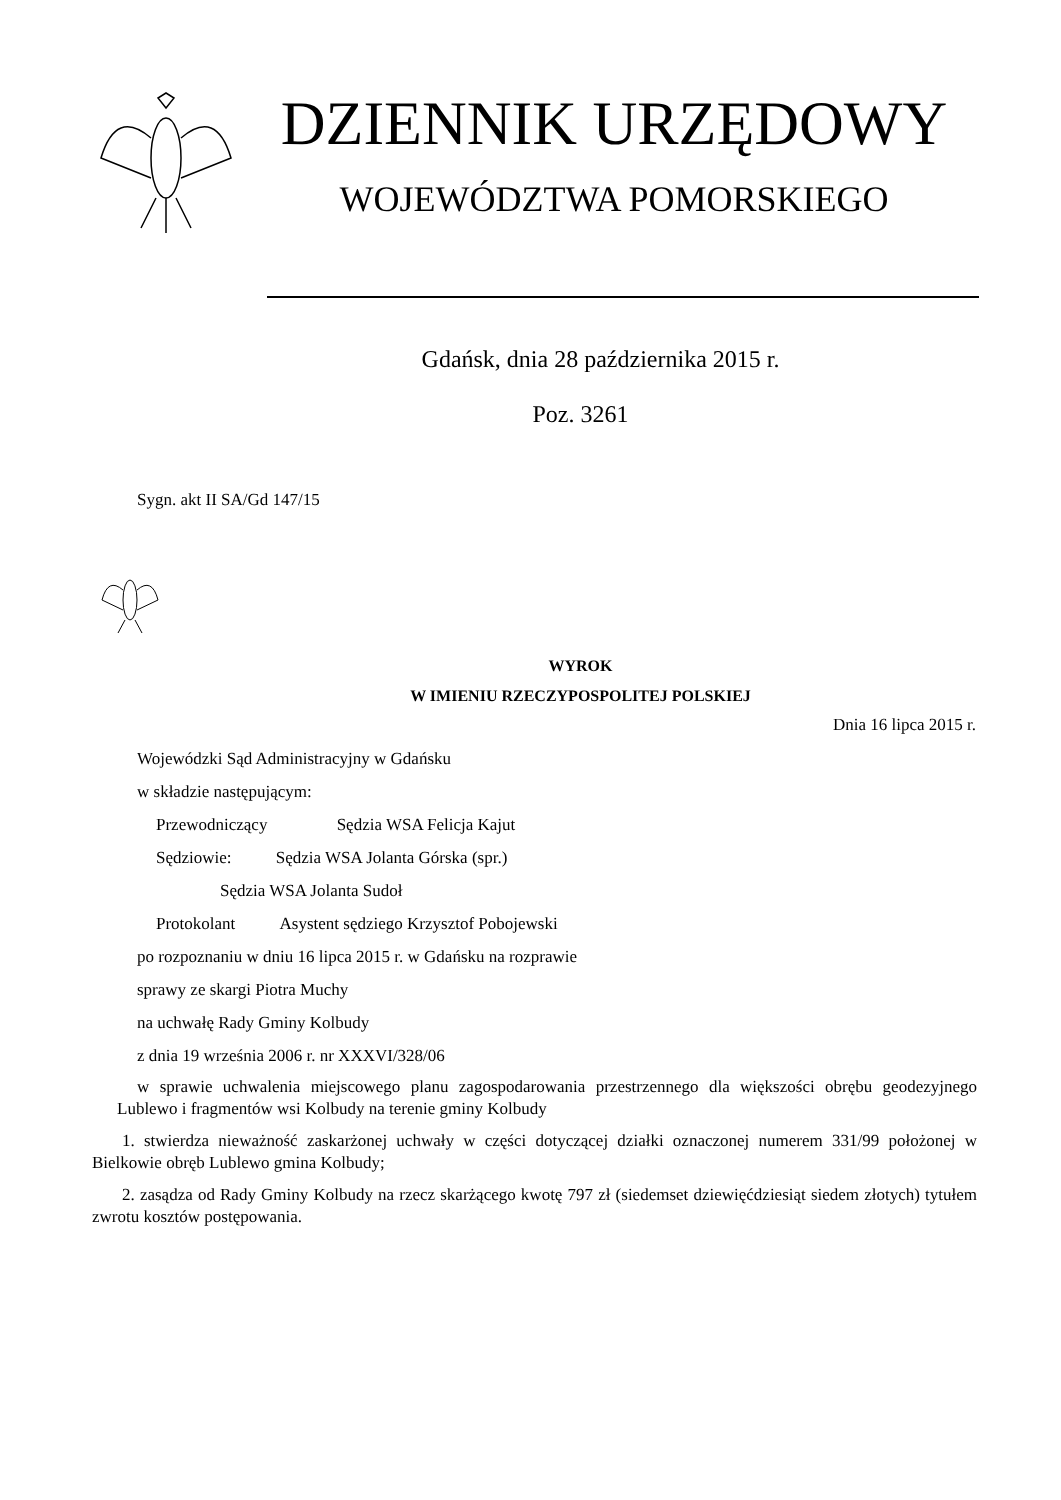DZIENNIK URZĘDOWY
WOJEWÓDZTWA POMORSKIEGO
Gdańsk, dnia 28 października 2015 r.
Poz. 3261
Sygn. akt II SA/Gd 147/15
WYROK
W IMIENIU RZECZYPOSPOLITEJ POLSKIEJ
Dnia 16 lipca 2015 r.
Wojewódzki Sąd Administracyjny w Gdańsku
w składzie następującym:
Przewodniczący Sędzia WSA Felicja Kajut
Sędziowie: Sędzia WSA Jolanta Górska (spr.)
Sędzia WSA Jolanta Sudoł
Protokolant Asystent sędziego Krzysztof Pobojewski
po rozpoznaniu w dniu 16 lipca 2015 r. w Gdańsku na rozprawie
sprawy ze skargi Piotra Muchy
na uchwałę Rady Gminy Kolbudy
z dnia 19 września 2006 r. nr XXXVI/328/06
w sprawie uchwalenia miejscowego planu zagospodarowania przestrzennego dla większości obrębu geodezyjnego Lublewo i fragmentów wsi Kolbudy na terenie gminy Kolbudy
1. stwierdza nieważność zaskarżonej uchwały w części dotyczącej działki oznaczonej numerem 331/99 położonej w Bielkowie obręb Lublewo gmina Kolbudy;
2. zasądza od Rady Gminy Kolbudy na rzecz skarżącego kwotę 797 zł (siedemset dziewięćdziesiąt siedem złotych) tytułem zwrotu kosztów postępowania.